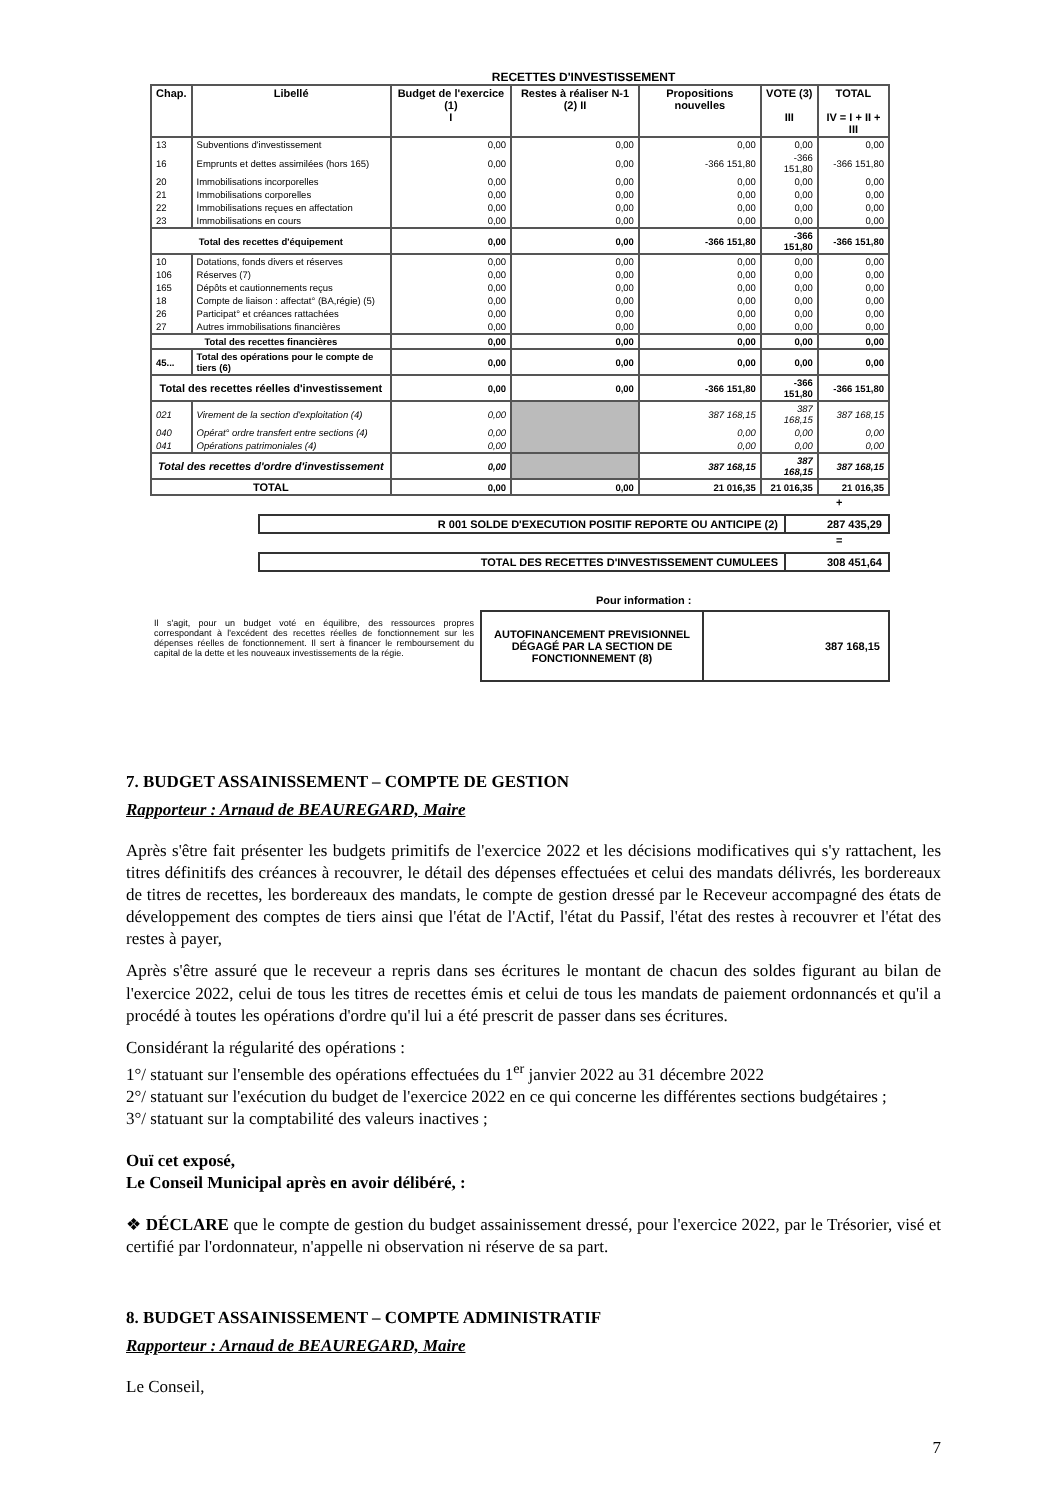RECETTES D'INVESTISSEMENT
| Chap. | Libellé | Budget de l'exercice (1) I | Restes à réaliser N-1 (2) II | Propositions nouvelles | VOTE (3) III | TOTAL IV = I + II + III |
| --- | --- | --- | --- | --- | --- | --- |
| 13 | Subventions d'investissement | 0,00 | 0,00 | 0,00 | 0,00 | 0,00 |
| 16 | Emprunts et dettes assimilées (hors 165) | 0,00 | 0,00 | -366 151,80 | -366 151,80 | -366 151,80 |
| 20 | Immobilisations incorporelles | 0,00 | 0,00 | 0,00 | 0,00 | 0,00 |
| 21 | Immobilisations corporelles | 0,00 | 0,00 | 0,00 | 0,00 | 0,00 |
| 22 | Immobilisations reçues en affectation | 0,00 | 0,00 | 0,00 | 0,00 | 0,00 |
| 23 | Immobilisations en cours | 0,00 | 0,00 | 0,00 | 0,00 | 0,00 |
| Total des recettes d'équipement | | 0,00 | 0,00 | -366 151,80 | -366 151,80 | -366 151,80 |
| 10 | Dotations, fonds divers et réserves | 0,00 | 0,00 | 0,00 | 0,00 | 0,00 |
| 106 | Réserves (7) | 0,00 | 0,00 | 0,00 | 0,00 | 0,00 |
| 165 | Dépôts et cautionnements reçus | 0,00 | 0,00 | 0,00 | 0,00 | 0,00 |
| 18 | Compte de liaison : affectat° (BA,régie) (5) | 0,00 | 0,00 | 0,00 | 0,00 | 0,00 |
| 26 | Participat° et créances rattachées | 0,00 | 0,00 | 0,00 | 0,00 | 0,00 |
| 27 | Autres immobilisations financières | 0,00 | 0,00 | 0,00 | 0,00 | 0,00 |
| Total des recettes financières | | 0,00 | 0,00 | 0,00 | 0,00 | 0,00 |
| 45... | Total des opérations pour le compte de tiers (6) | 0,00 | 0,00 | 0,00 | 0,00 | 0,00 |
| Total des recettes réelles d'investissement | | 0,00 | 0,00 | -366 151,80 | -366 151,80 | -366 151,80 |
| 021 | Virement de la section d'exploitation (4) | 0,00 | | 387 168,15 | 387 168,15 | 387 168,15 |
| 040 | Opérat° ordre transfert entre sections (4) | 0,00 | | 0,00 | 0,00 | 0,00 |
| 041 | Opérations patrimoniales (4) | 0,00 | | 0,00 | 0,00 | 0,00 |
| Total des recettes d'ordre d'investissement | | 0,00 | | 387 168,15 | 387 168,15 | 387 168,15 |
| TOTAL | | 0,00 | 0,00 | 21 016,35 | 21 016,35 | 21 016,35 |
+
| R 001 SOLDE D'EXECUTION POSITIF REPORTE OU ANTICIPE (2) | 287 435,29 |
=
| TOTAL DES RECETTES D'INVESTISSEMENT CUMULEES | 308 451,64 |
Pour information :
Il s'agit, pour un budget voté en équilibre, des ressources propres correspondant à l'excédent des recettes réelles de fonctionnement sur les dépenses réelles de fonctionnement. Il sert à financer le remboursement du capital de la dette et les nouveaux investissements de la régie.
AUTOFINANCEMENT PREVISIONNEL DÉGAGÉ PAR LA SECTION DE FONCTIONNEMENT (8)
387 168,15
7. BUDGET ASSAINISSEMENT – COMPTE DE GESTION
Rapporteur : Arnaud de BEAUREGARD, Maire
Après s'être fait présenter les budgets primitifs de l'exercice 2022 et les décisions modificatives qui s'y rattachent, les titres définitifs des créances à recouvrer, le détail des dépenses effectuées et celui des mandats délivrés, les bordereaux de titres de recettes, les bordereaux des mandats, le compte de gestion dressé par le Receveur accompagné des états de développement des comptes de tiers ainsi que l'état de l'Actif, l'état du Passif, l'état des restes à recouvrer et l'état des restes à payer,
Après s'être assuré que le receveur a repris dans ses écritures le montant de chacun des soldes figurant au bilan de l'exercice 2022, celui de tous les titres de recettes émis et celui de tous les mandats de paiement ordonnancés et qu'il a procédé à toutes les opérations d'ordre qu'il lui a été prescrit de passer dans ses écritures.
Considérant la régularité des opérations :
1°/ statuant sur l'ensemble des opérations effectuées du 1<sup>er</sup> janvier 2022 au 31 décembre 2022
2°/ statuant sur l'exécution du budget de l'exercice 2022 en ce qui concerne les différentes sections budgétaires ;
3°/ statuant sur la comptabilité des valeurs inactives ;
Ouï cet exposé,
Le Conseil Municipal après en avoir délibéré, :
❖ DÉCLARE que le compte de gestion du budget assainissement dressé, pour l'exercice 2022, par le Trésorier, visé et certifié par l'ordonnateur, n'appelle ni observation ni réserve de sa part.
8. BUDGET ASSAINISSEMENT – COMPTE ADMINISTRATIF
Rapporteur : Arnaud de BEAUREGARD, Maire
Le Conseil,
7